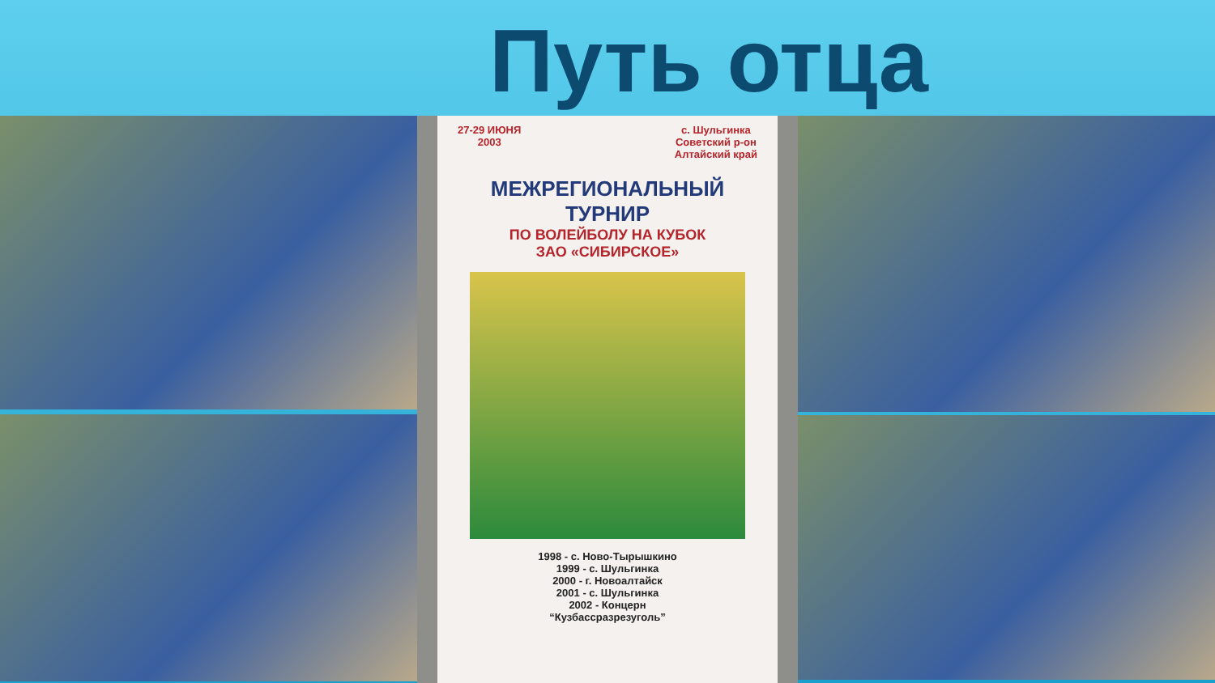Путь отца
27-29 ИЮНЯ
2003 с. Шульгинка
Советский р-он
Алтайский край
МЕЖРЕГИОНАЛЬНЫЙ
ТУРНИР
ПО ВОЛЕЙБОЛУ НА КУБОК
ЗАО «СИБИРСКОЕ»
1998 - с. Ново-Тырышкино
1999 - с. Шульгинка
2000 - г. Новоалтайск
2001 - с. Шульгинка
2002 - Концерн
“Кузбассразрезуголь”